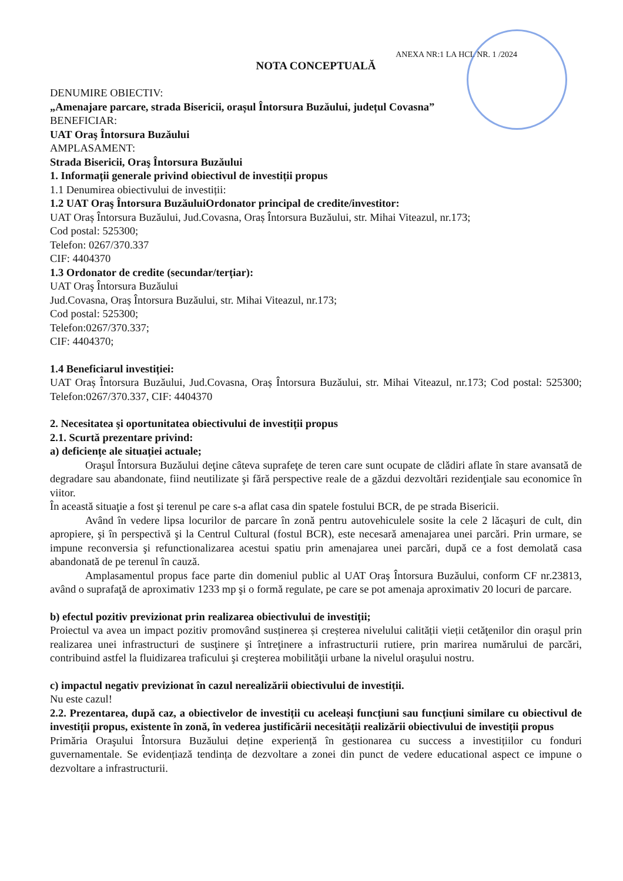ANEXA NR:1 LA HCL NR. 1 /2024
NOTA CONCEPTUALĂ
DENUMIRE OBIECTIV:
„Amenajare parcare, strada Bisericii, orașul Întorsura Buzăului, județul Covasna”
BENEFICIAR:
UAT Oraş Întorsura Buzăului
AMPLASAMENT:
Strada Bisericii, Oraş Întorsura Buzăului
1. Informații generale privind obiectivul de investiții propus
1.1 Denumirea obiectivului de investiții:
1.2 UAT Oraş Întorsura BuzăuluiOrdonator principal de credite/investitor:
UAT Oraș Întorsura Buzăului, Jud.Covasna, Oraș Întorsura Buzăului, str. Mihai Viteazul, nr.173;
Cod postal: 525300;
Telefon: 0267/370.337
CIF: 4404370
1.3 Ordonator de credite (secundar/terțiar):
UAT Oraş Întorsura Buzăului
Jud.Covasna, Oraș Întorsura Buzăului, str. Mihai Viteazul, nr.173;
Cod postal: 525300;
Telefon:0267/370.337;
CIF: 4404370;
1.4 Beneficiarul investiției:
UAT Oraș Întorsura Buzăului, Jud.Covasna, Oraș Întorsura Buzăului, str. Mihai Viteazul, nr.173; Cod postal: 525300; Telefon:0267/370.337, CIF: 4404370
2. Necesitatea şi oportunitatea obiectivului de investiții propus
2.1. Scurtă prezentare privind:
a) deficiențe ale situației actuale;
Oraşul Întorsura Buzăului deţine câteva suprafeţe de teren care sunt ocupate de clădiri aflate în stare avansată de degradare sau abandonate, fiind neutilizate şi fără perspective reale de a găzdui dezvoltări rezidenţiale sau economice în viitor.
În această situaţie a fost şi terenul pe care s-a aflat casa din spatele fostului BCR, de pe strada Bisericii.
Având în vedere lipsa locurilor de parcare în zonă pentru autovehiculele sosite la cele 2 lăcaşuri de cult, din apropiere, şi în perspectivă şi la Centrul Cultural (fostul BCR), este necesară amenajarea unei parcări. Prin urmare, se impune reconversia şi refunctionalizarea acestui spatiu prin amenajarea unei parcări, după ce a fost demolată casa abandonată de pe terenul în cauză.
Amplasamentul propus face parte din domeniul public al UAT Oraş Întorsura Buzăului, conform CF nr.23813, având o suprafaţă de aproximativ 1233 mp şi o formă regulate, pe care se pot amenaja aproximativ 20 locuri de parcare.
b) efectul pozitiv previzionat prin realizarea obiectivului de investiții;
Proiectul va avea un impact pozitiv promovând susținerea și creșterea nivelului calității vieții cetăţenilor din oraşul prin realizarea unei infrastructuri de susţinere şi întreţinere a infrastructurii rutiere, prin marirea numărului de parcări, contribuind astfel la fluidizarea traficului şi creşterea mobilităţii urbane la nivelul oraşului nostru.
c) impactul negativ previzionat în cazul nerealizării obiectivului de investiții.
Nu este cazul!
2.2. Prezentarea, după caz, a obiectivelor de investiții cu aceleași funcțiuni sau funcțiuni similare cu obiectivul de investiții propus, existente în zonă, în vederea justificării necesității realizării obiectivului de investiții propus
Primăria Oraşului Întorsura Buzăului deține experiență în gestionarea cu success a investițiilor cu fonduri guvernamentale. Se evidențiază tendința de dezvoltare a zonei din punct de vedere educational aspect ce impune o dezvoltare a infrastructurii.